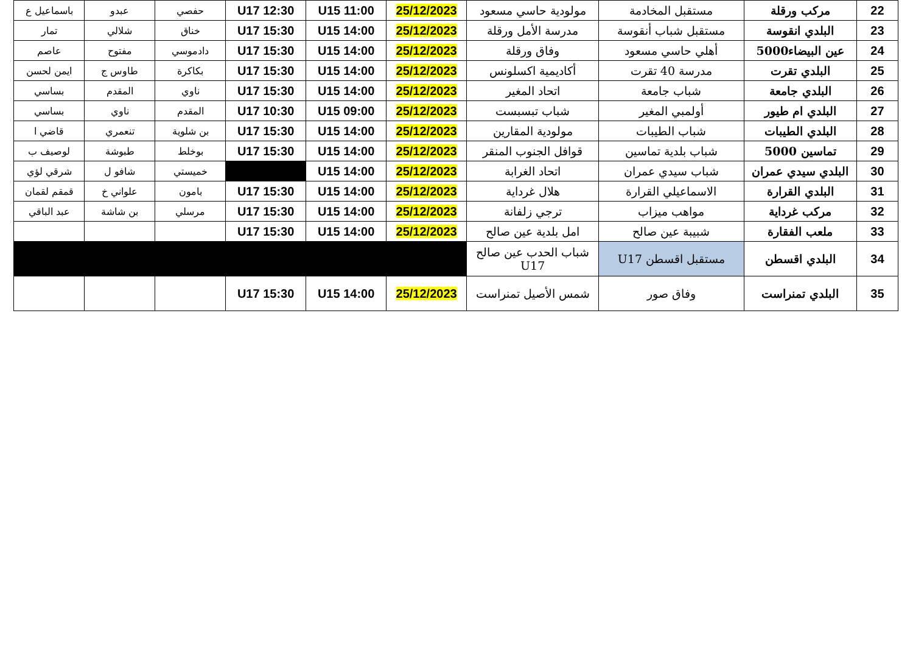| 22 | مركب ورقلة | مستقبل المخادمة | مولودية حاسي مسعود | 25/12/2023 | U15 11:00 | U17 12:30 | حفصي | عبدو | باسماعيل ع |
| 23 | البلدي انقوسة | مستقبل شباب أنقوسة | مدرسة الأمل ورقلة | 25/12/2023 | U15 14:00 | U17 15:30 | خناق | شلالي | تمار |
| 24 | عين البيضاء5000 | أهلي حاسي مسعود | وفاق ورقلة | 25/12/2023 | U15 14:00 | U17 15:30 | دادموسي | مفتوح | عاصم |
| 25 | البلدي تقرت | مدرسة 40 تقرت | أكاديمية اكسلونس | 25/12/2023 | U15 14:00 | U17 15:30 | بكاكرة | طاوس ج | ايمن لحسن |
| 26 | البلدي جامعة | شباب جامعة | اتحاد المغير | 25/12/2023 | U15 14:00 | U17 15:30 | ناوي | المقدم | بساسي |
| 27 | البلدي ام طيور | أولمبي المغير | شباب تبسبست | 25/12/2023 | U15 09:00 | U17 10:30 | المقدم | ناوي | بساسي |
| 28 | البلدي الطيبات | شباب الطيبات | مولودية المقارين | 25/12/2023 | U15 14:00 | U17 15:30 | بن شلوية | تنعمري | قاضي ا |
| 29 | تماسين 5000 | شباب بلدية تماسين | قوافل الجنوب المنقر | 25/12/2023 | U15 14:00 | U17 15:30 | بوخلط | طبوشة | لوصيف ب |
| 30 | البلدي سيدي عمران | شباب سيدي عمران | اتحاد الغرابة | 25/12/2023 | U15 14:00 | | خميستي | شافو ل | شرقي لؤي |
| 31 | البلدي القرارة | الاسماعيلي القرارة | هلال غرداية | 25/12/2023 | U15 14:00 | U17 15:30 | بامون | علواني خ | قمقم لقمان |
| 32 | مركب غرداية | مواهب ميزاب | ترجي زلفانة | 25/12/2023 | U15 14:00 | U17 15:30 | مرسلي | بن شاشة | عبد الباقي |
| 33 | ملعب الفقارة | شبيبة عين صالح | امل بلدية عين صالح | 25/12/2023 | U15 14:00 | U17 15:30 | | | |
| 34 | البلدي اقسطن | مستقبل اقسطن U17 | شباب الحدب عين صالح U17 | | | | | | |
| 35 | البلدي تمنراست | وفاق صور | شمس الأصيل تمنراست | 25/12/2023 | U15 14:00 | U17 15:30 | | | |